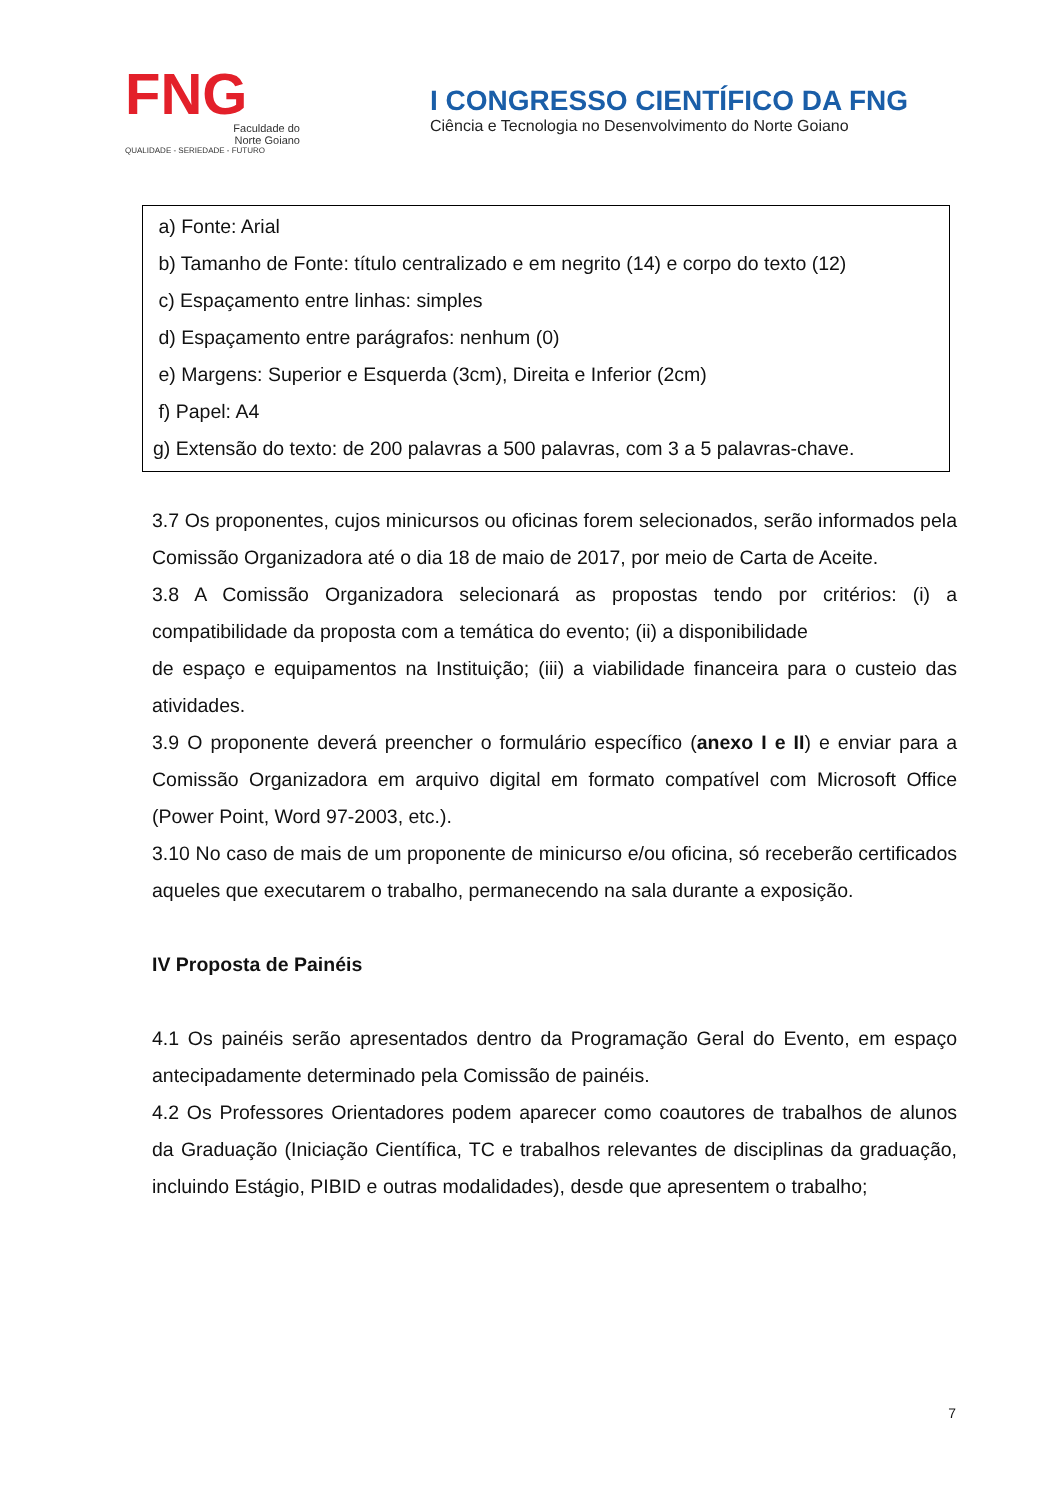FNG
Faculdade do
Norte Goiano
QUALIDADE - SERIEDADE - FUTURO
I CONGRESSO CIENTÍFICO DA FNG
Ciência e Tecnologia no Desenvolvimento do Norte Goiano
a) Fonte: Arial
b) Tamanho de Fonte: título centralizado e em negrito (14) e corpo do texto (12)
c) Espaçamento entre linhas: simples
d) Espaçamento entre parágrafos: nenhum (0)
e) Margens: Superior e Esquerda (3cm), Direita e Inferior (2cm)
f) Papel: A4
g) Extensão do texto: de 200 palavras a 500 palavras, com 3 a 5 palavras-chave.
3.7 Os proponentes, cujos minicursos ou oficinas forem selecionados, serão informados pela Comissão Organizadora até o dia 18 de maio de 2017, por meio de Carta de Aceite.
3.8 A Comissão Organizadora selecionará as propostas tendo por critérios: (i) a compatibilidade da proposta com a temática do evento; (ii) a disponibilidade
de espaço e equipamentos na Instituição; (iii) a viabilidade financeira para o custeio das atividades.
3.9 O proponente deverá preencher o formulário específico (anexo I e II) e enviar para a Comissão Organizadora em arquivo digital em formato compatível com Microsoft Office (Power Point, Word 97-2003, etc.).
3.10 No caso de mais de um proponente de minicurso e/ou oficina, só receberão certificados aqueles que executarem o trabalho, permanecendo na sala durante a exposição.
IV Proposta de Painéis
4.1 Os painéis serão apresentados dentro da Programação Geral do Evento, em espaço antecipadamente determinado pela Comissão de painéis.
4.2 Os Professores Orientadores podem aparecer como coautores de trabalhos de alunos da Graduação (Iniciação Científica, TC e trabalhos relevantes de disciplinas da graduação, incluindo Estágio, PIBID e outras modalidades), desde que apresentem o trabalho;
7